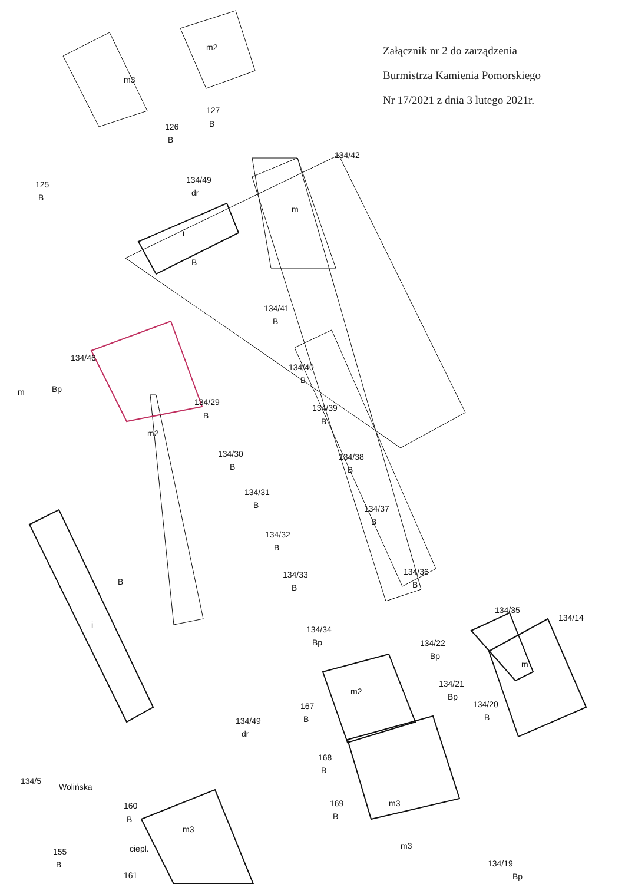m3
m2
126
B
127
B
125
B
134/49
dr
134/42
m
i
B
134/41
B
134/40
B
134/39
B
134/46
Bp
m
134/29
B
m2
134/30
B
134/31
B
134/32
B
134/33
B
134/38
B
134/37
B
134/36
B
134/34
Bp
134/35
B
i
134/22
Bp
134/21
Bp
134/20
B
134/14
m
m2
167
B
134/49
dr
168
B
Wolińska
134/5
160
B
m3
ciepl.
155
B
161
169
B
m3
m3
134/19
Bp
Załącznik nr 2 do zarządzenia
Burmistrza Kamienia Pomorskiego
Nr 17/2021 z dnia 3 lutego 2021r.